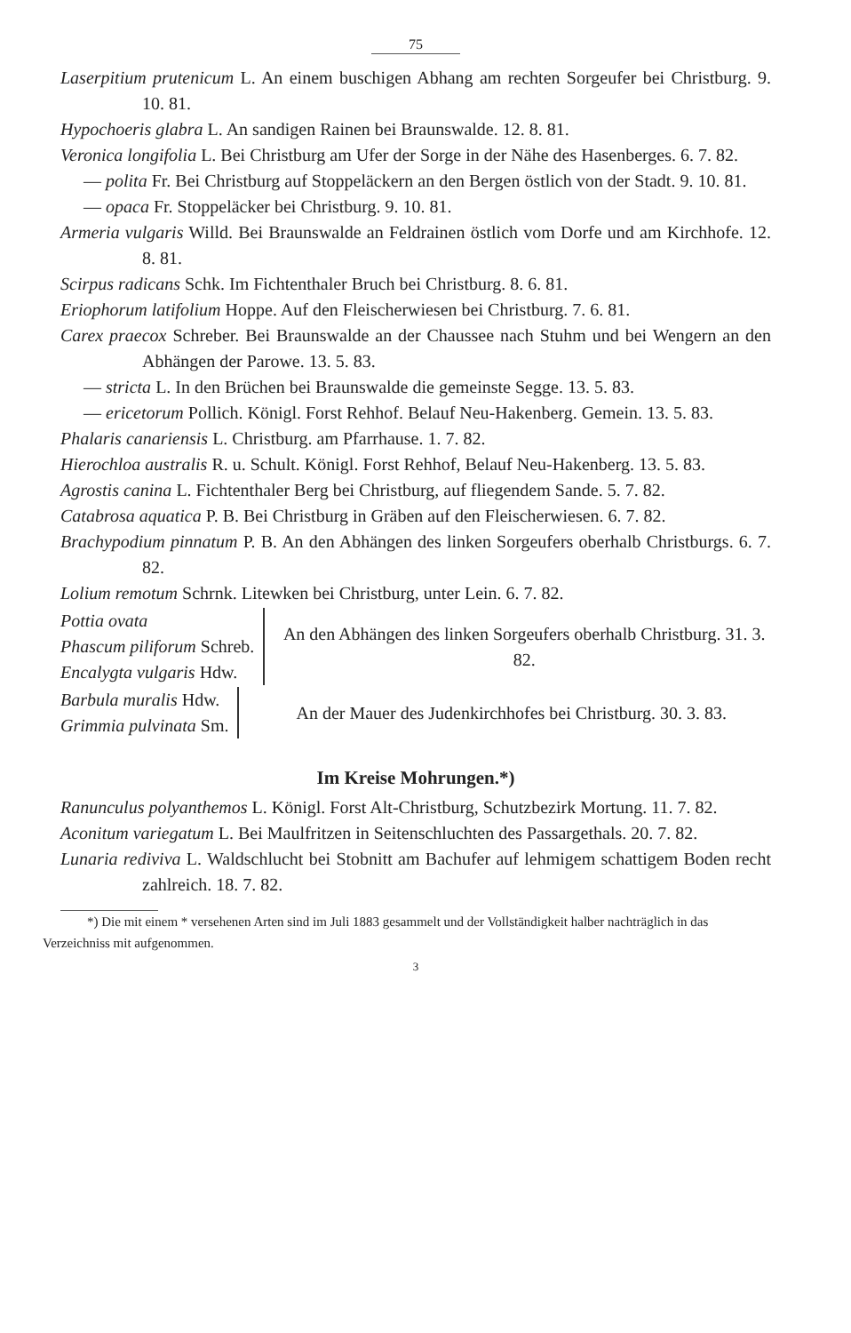75
Laserpitium prutenicum L. An einem buschigen Abhang am rechten Sorgeufer bei Christburg. 9. 10. 81.
Hypochoeris glabra L. An sandigen Rainen bei Braunswalde. 12. 8. 81.
Veronica longifolia L. Bei Christburg am Ufer der Sorge in der Nähe des Hasenberges. 6. 7. 82.
— polita Fr. Bei Christburg auf Stoppeläckern an den Bergen östlich von der Stadt. 9. 10. 81.
— opaca Fr. Stoppeläcker bei Christburg. 9. 10. 81.
Armeria vulgaris Willd. Bei Braunswalde an Feldrainen östlich vom Dorfe und am Kirchhofe. 12. 8. 81.
Scirpus radicans Schk. Im Fichtenthaler Bruch bei Christburg. 8. 6. 81.
Eriophorum latifolium Hoppe. Auf den Fleischerwiesen bei Christburg. 7. 6. 81.
Carex praecox Schreber. Bei Braunswalde an der Chaussee nach Stuhm und bei Wengern an den Abhängen der Parowe. 13. 5. 83.
— stricta L. In den Brüchen bei Braunswalde die gemeinste Segge. 13. 5. 83.
— ericetorum Pollich. Königl. Forst Rehhof. Belauf Neu-Hakenberg. Gemein. 13. 5. 83.
Phalaris canariensis L. Christburg. am Pfarrhause. 1. 7. 82.
Hierochloa australis R. u. Schult. Königl. Forst Rehhof, Belauf Neu-Hakenberg. 13. 5. 83.
Agrostis canina L. Fichtenthaler Berg bei Christburg, auf fliegendem Sande. 5. 7. 82.
Catabrosa aquatica P. B. Bei Christburg in Gräben auf den Fleischerwiesen. 6. 7. 82.
Brachypodium pinnatum P. B. An den Abhängen des linken Sorgeufers oberhalb Christburgs. 6. 7. 82.
Lolium remotum Schrnk. Litewken bei Christburg, unter Lein. 6. 7. 82.
Pottia ovata
Phascum piliforum Schreb.
Encalygta vulgaris Hdw.
An den Abhängen des linken Sorgeufers oberhalb Christburg. 31. 3. 82.
Barbula muralis Hdw.
Grimmia pulvinata Sm.
An der Mauer des Judenkirchhofes bei Christburg. 30. 3. 83.
Im Kreise Mohrungen.*)
Ranunculus polyanthemos L. Königl. Forst Alt-Christburg, Schutzbezirk Mortung. 11. 7. 82.
Aconitum variegatum L. Bei Maulfritzen in Seitenschluchten des Passargethals. 20. 7. 82.
Lunaria rediviva L. Waldschlucht bei Stobnitt am Bachufer auf lehmigem schattigem Boden recht zahlreich. 18. 7. 82.
*) Die mit einem * versehenen Arten sind im Juli 1883 gesammelt und der Vollständigkeit halber nachträglich in das Verzeichniss mit aufgenommen.
3